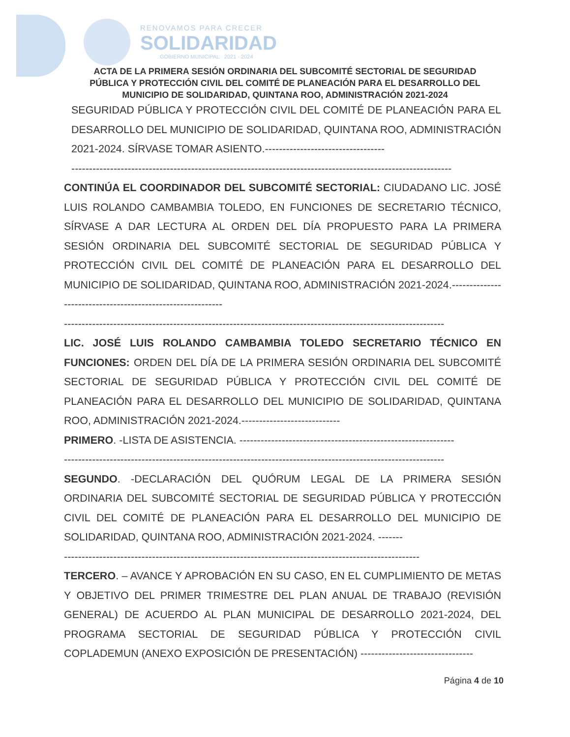RENOVAMOS PARA CRECER
SOLIDARIDAD
GOBIERNO MUNICIPAL · 2021 - 2024
ACTA DE LA PRIMERA SESIÓN ORDINARIA DEL SUBCOMITÉ SECTORIAL DE SEGURIDAD PÚBLICA Y PROTECCIÓN CIVIL DEL COMITÉ DE PLANEACIÓN PARA EL DESARROLLO DEL MUNICIPIO DE SOLIDARIDAD, QUINTANA ROO, ADMINISTRACIÓN 2021-2024
SEGURIDAD PÚBLICA Y PROTECCIÓN CIVIL DEL COMITÉ DE PLANEACIÓN PARA EL DESARROLLO DEL MUNICIPIO DE SOLIDARIDAD, QUINTANA ROO, ADMINISTRACIÓN 2021-2024. SÍRVASE TOMAR ASIENTO.----------------------------------
------------------------------------------------------------------------------------------------------------
CONTINÚA EL COORDINADOR DEL SUBCOMITÉ SECTORIAL: CIUDADANO LIC. JOSÉ LUIS ROLANDO CAMBAMBIA TOLEDO, EN FUNCIONES DE SECRETARIO TÉCNICO, SÍRVASE A DAR LECTURA AL ORDEN DEL DÍA PROPUESTO PARA LA PRIMERA SESIÓN ORDINARIA DEL SUBCOMITÉ SECTORIAL DE SEGURIDAD PÚBLICA Y PROTECCIÓN CIVIL DEL COMITÉ DE PLANEACIÓN PARA EL DESARROLLO DEL MUNICIPIO DE SOLIDARIDAD, QUINTANA ROO, ADMINISTRACIÓN 2021-2024.-----------------------------------------------------------
------------------------------------------------------------------------------------------------------------
LIC. JOSÉ LUIS ROLANDO CAMBAMBIA TOLEDO SECRETARIO TÉCNICO EN FUNCIONES: ORDEN DEL DÍA DE LA PRIMERA SESIÓN ORDINARIA DEL SUBCOMITÉ SECTORIAL DE SEGURIDAD PÚBLICA Y PROTECCIÓN CIVIL DEL COMITÉ DE PLANEACIÓN PARA EL DESARROLLO DEL MUNICIPIO DE SOLIDARIDAD, QUINTANA ROO, ADMINISTRACIÓN 2021-2024.----------------------------
PRIMERO. -LISTA DE ASISTENCIA. -------------------------------------------------------------
------------------------------------------------------------------------------------------------------------
SEGUNDO. -DECLARACIÓN DEL QUÓRUM LEGAL DE LA PRIMERA SESIÓN ORDINARIA DEL SUBCOMITÉ SECTORIAL DE SEGURIDAD PÚBLICA Y PROTECCIÓN CIVIL DEL COMITÉ DE PLANEACIÓN PARA EL DESARROLLO DEL MUNICIPIO DE SOLIDARIDAD, QUINTANA ROO, ADMINISTRACIÓN 2021-2024. -------
-----------------------------------------------------------------------------------------------------
TERCERO. – AVANCE Y APROBACIÓN EN SU CASO, EN EL CUMPLIMIENTO DE METAS Y OBJETIVO DEL PRIMER TRIMESTRE DEL PLAN ANUAL DE TRABAJO (REVISIÓN GENERAL) DE ACUERDO AL PLAN MUNICIPAL DE DESARROLLO 2021-2024, DEL PROGRAMA SECTORIAL DE SEGURIDAD PÚBLICA Y PROTECCIÓN CIVIL COPLADEMUN (ANEXO EXPOSICIÓN DE PRESENTACIÓN) --------------------------------
Página 4 de 10